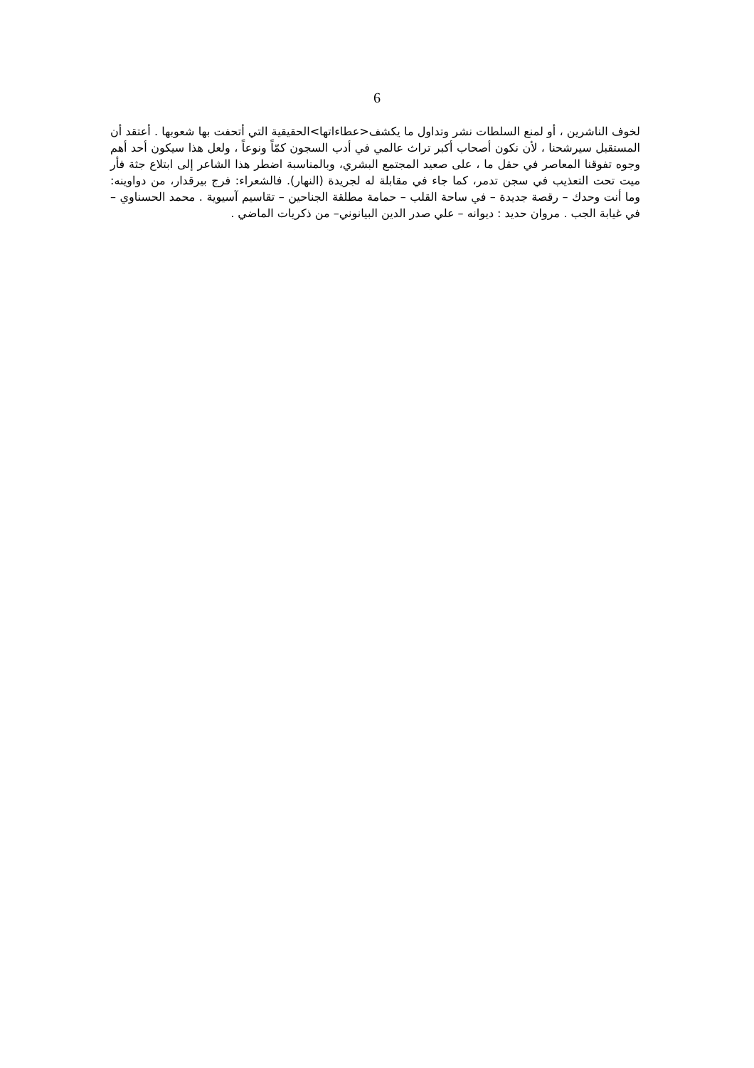6
لخوف الناشرين ، أو لمنع السلطات نشر وتداول ما يكشف<عطاءاتها>الحقيقية التي أتحفت بها شعوبها . أعتقد أن المستقبل سيرشحنا ، لأن نكون أصحاب أكبر تراث عالمي في أدب السجون كمّاً ونوعاً ، ولعل هذا سيكون أحد أهم وجوه تفوقنا المعاصر في حقل ما ، على صعيد المجتمع البشري، وبالمناسبة اضطر هذا الشاعر إلى ابتلاع جثة فأر ميت تحت التعذيب في سجن تدمر، كما جاء في مقابلة له لجريدة (النهار). فالشعراء: فرج بيرقدار، من دواوينه: وما أنت وحدك – رقصة جديدة – في ساحة القلب – حمامة مطلقة الجناحين – تقاسيم آسيوية . محمد الحسناوي – في غيابة الجب . مروان حديد : ديوانه – علي صدر الدين البيانوني– من ذكريات الماضي .